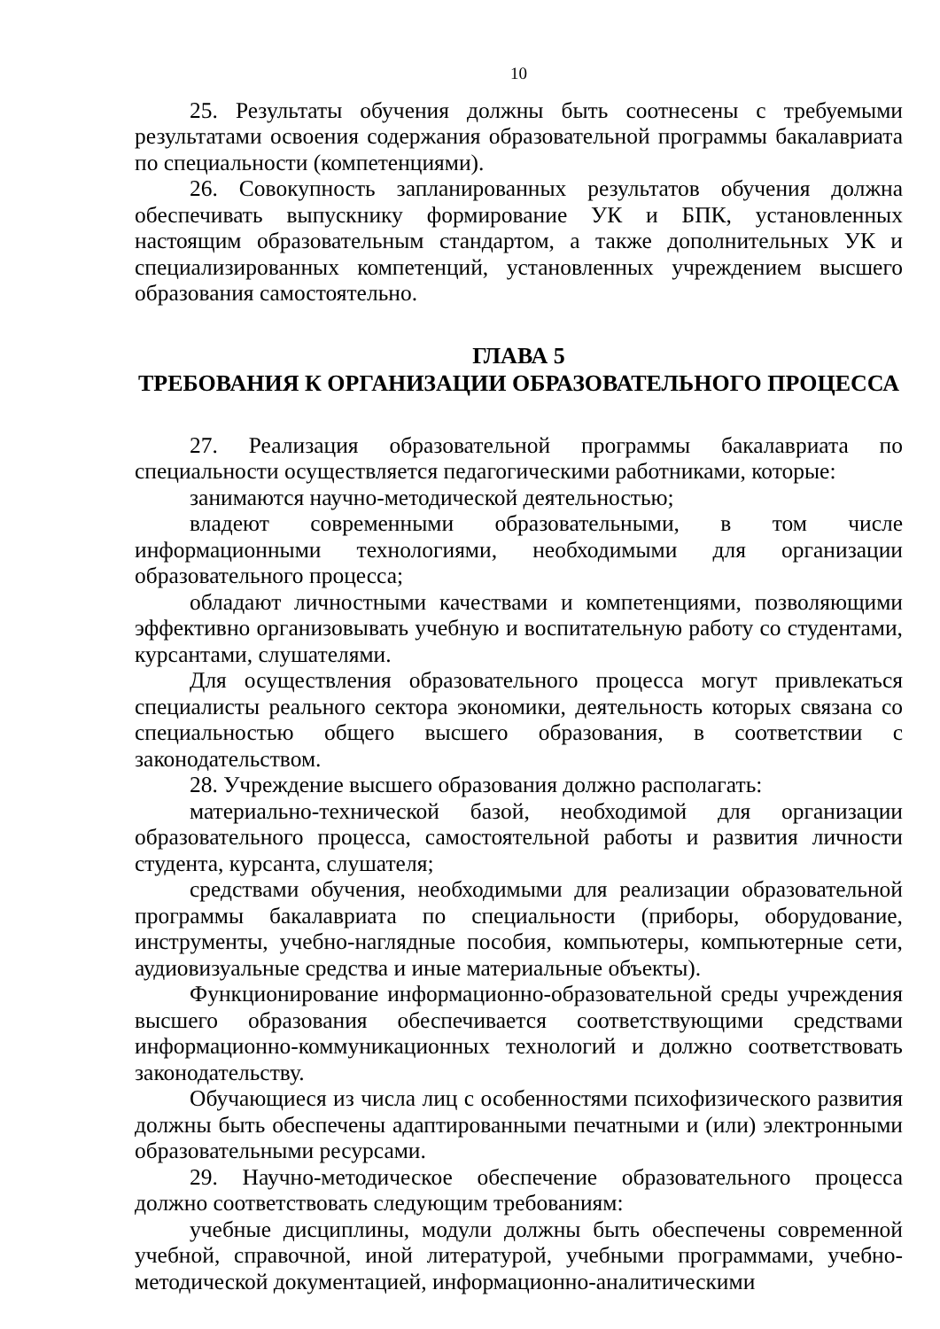10
25. Результаты обучения должны быть соотнесены с требуемыми результатами освоения содержания образовательной программы бакалавриата по специальности (компетенциями).
26. Совокупность запланированных результатов обучения должна обеспечивать выпускнику формирование УК и БПК, установленных настоящим образовательным стандартом, а также дополнительных УК и специализированных компетенций, установленных учреждением высшего образования самостоятельно.
ГЛАВА 5
ТРЕБОВАНИЯ К ОРГАНИЗАЦИИ ОБРАЗОВАТЕЛЬНОГО ПРОЦЕССА
27. Реализация образовательной программы бакалавриата по специальности осуществляется педагогическими работниками, которые:
занимаются научно-методической деятельностью;
владеют современными образовательными, в том числе информационными технологиями, необходимыми для организации образовательного процесса;
обладают личностными качествами и компетенциями, позволяющими эффективно организовывать учебную и воспитательную работу со студентами, курсантами, слушателями.
Для осуществления образовательного процесса могут привлекаться специалисты реального сектора экономики, деятельность которых связана со специальностью общего высшего образования, в соответствии с законодательством.
28. Учреждение высшего образования должно располагать:
материально-технической базой, необходимой для организации образовательного процесса, самостоятельной работы и развития личности студента, курсанта, слушателя;
средствами обучения, необходимыми для реализации образовательной программы бакалавриата по специальности (приборы, оборудование, инструменты, учебно-наглядные пособия, компьютеры, компьютерные сети, аудиовизуальные средства и иные материальные объекты).
Функционирование информационно-образовательной среды учреждения высшего образования обеспечивается соответствующими средствами информационно-коммуникационных технологий и должно соответствовать законодательству.
Обучающиеся из числа лиц с особенностями психофизического развития должны быть обеспечены адаптированными печатными и (или) электронными образовательными ресурсами.
29. Научно-методическое обеспечение образовательного процесса должно соответствовать следующим требованиям:
учебные дисциплины, модули должны быть обеспечены современной учебной, справочной, иной литературой, учебными программами, учебно-методической документацией, информационно-аналитическими